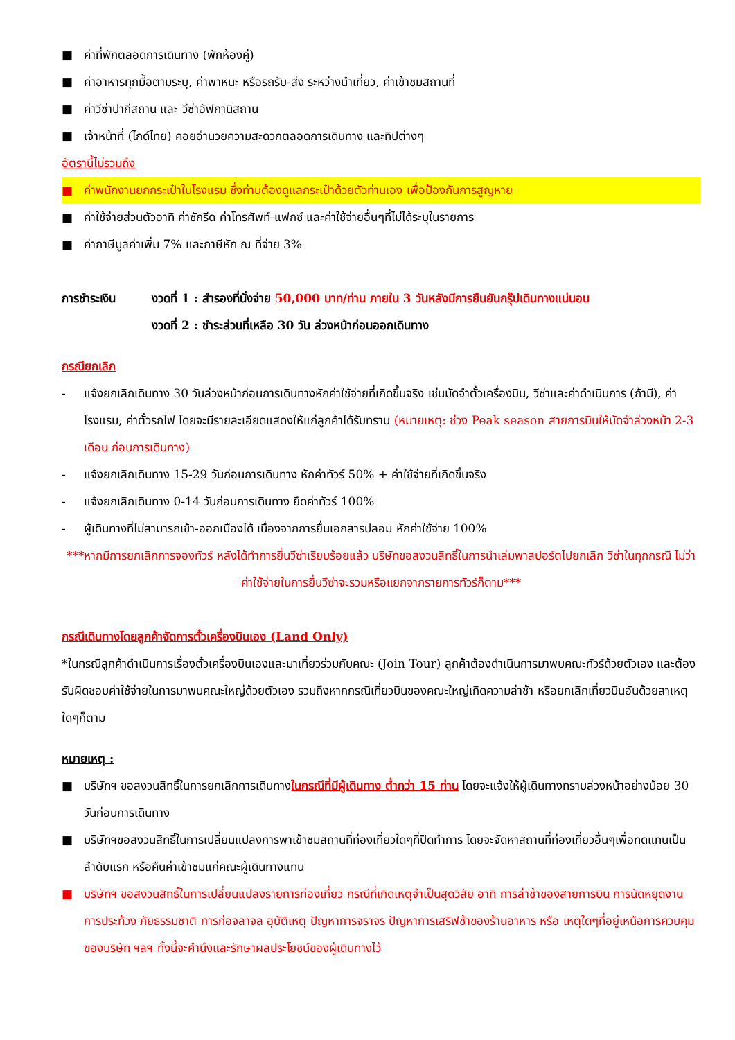■ ค่าที่พักตลอดการเดินทาง (พักห้องคู่)
■ ค่าอาหารทุกมื้อตามระบุ, ค่าพาหนะ หรือรถรับ-ส่ง ระหว่างนำเที่ยว, ค่าเข้าชมสถานที่
■ ค่าวีซ่าปากีสถาน และ วีซ่าอัฟกานิสถาน
■ เจ้าหน้าที่ (ไกด์ไทย) คอยอำนวยความสะดวกตลอดการเดินทาง และทิปต่างๆ
อัตรานี้ไม่รวมถึง
■ ค่าพนักงานยกกระเป๋าในโรงแรม ซึ่งท่านต้องดูแลกระเป๋าด้วยตัวท่านเอง เพื่อป้องกันการสูญหาย
■ ค่าใช้จ่ายส่วนตัวอาทิ ค่าซักรีด ค่าโทรศัพท์-แฟกซ์ และค่าใช้จ่ายอื่นๆที่ไม่ได้ระบุในรายการ
■ ค่าภาษีมูลค่าเพิ่ม 7% และภาษีหัก ณ ที่จ่าย 3%
การชำระเงิน งวดที่ 1 : สำรองที่นั่งจ่าย 50,000 บาท/ท่าน ภายใน 3 วันหลังมีการยืนยันกรุ๊ปเดินทางแน่นอน
งวดที่ 2 : ชำระส่วนที่เหลือ 30 วัน ล่วงหน้าก่อนออกเดินทาง
กรณียกเลิก
- แจ้งยกเลิกเดินทาง 30 วันล่วงหน้าก่อนการเดินทางหักค่าใช้จ่ายที่เกิดขึ้นจริง เช่นมัดจำตั๋วเครื่องบิน, วีซ่าและค่าดำเนินการ (ถ้ามี), ค่าโรงแรม, ค่าตั๋วรถไฟ โดยจะมีรายละเอียดแสดงให้แก่ลูกค้าได้รับทราบ (หมายเหตุ: ช่วง Peak season สายการบินให้มัดจำล่วงหน้า 2-3 เดือน ก่อนการเดินทาง)
- แจ้งยกเลิกเดินทาง 15-29 วันก่อนการเดินทาง หักค่าทัวร์ 50% + ค่าใช้จ่ายที่เกิดขึ้นจริง
- แจ้งยกเลิกเดินทาง 0-14 วันก่อนการเดินทาง ยึดค่าทัวร์ 100%
- ผู้เดินทางที่ไม่สามารถเข้า-ออกเมืองได้ เนื่องจากการยื่นเอกสารปลอม หักค่าใช้จ่าย 100%
***หากมีการยกเลิกการจองทัวร์ หลังได้ทำการยื่นวีซ่าเรียบร้อยแล้ว บริษัทขอสงวนสิทธิ์ในการนำเล่มพาสปอร์ตไปยกเลิก วีซ่าในทุกกรณี ไม่ว่าค่าใช้จ่ายในการยื่นวีซ่าจะรวมหรือแยกจากรายการทัวร์ก็ตาม***
กรณีเดินทางโดยลูกค้าจัดการตั๋วเครื่องบินเอง (Land Only)
*ในกรณีลูกค้าดำเนินการเรื่องตั๋วเครื่องบินเองและมาเที่ยวร่วมกับคณะ (Join Tour) ลูกค้าต้องดำเนินการมาพบคณะทัวร์ด้วยตัวเอง และต้องรับผิดชอบค่าใช้จ่ายในการมาพบคณะใหญ่ด้วยตัวเอง รวมถึงหากกรณีเที่ยวบินของคณะใหญ่เกิดความล่าช้า หรือยกเลิกเที่ยวบินอันด้วยสาเหตุใดๆก็ตาม
หมายเหตุ :
■ บริษัทฯ ขอสงวนสิทธิ์ในการยกเลิกการเดินทางในกรณีที่มีผู้เดินทาง ต่ำกว่า 15 ท่าน โดยจะแจ้งให้ผู้เดินทางทราบล่วงหน้าอย่างน้อย 30 วันก่อนการเดินทาง
■ บริษัทฯขอสงวนสิทธิ์ในการเปลี่ยนแปลงการพาเข้าชมสถานที่ท่องเที่ยวใดๆที่ปิดทำการ โดยจะจัดหาสถานที่ท่องเที่ยวอื่นๆเพื่อทดแทนเป็นลำดับแรก หรือคืนค่าเข้าชมแก่คณะผู้เดินทางแทน
■ บริษัทฯ ขอสงวนสิทธิ์ในการเปลี่ยนแปลงรายการท่องเที่ยว กรณีที่เกิดเหตุจำเป็นสุดวิสัย อาทิ การล่าช้าของสายการบิน การนัดหยุดงาน การประท้วง ภัยธรรมชาติ การก่อจลาจล อุบัติเหตุ ปัญหาการจราจร ปัญหาการเสริฟช้าของร้านอาหาร หรือ เหตุใดๆที่อยู่เหนือการควบคุมของบริษัท ฯลฯ ทั้งนี้จะคำนึงและรักษาผลประโยชน์ของผู้เดินทางไว้